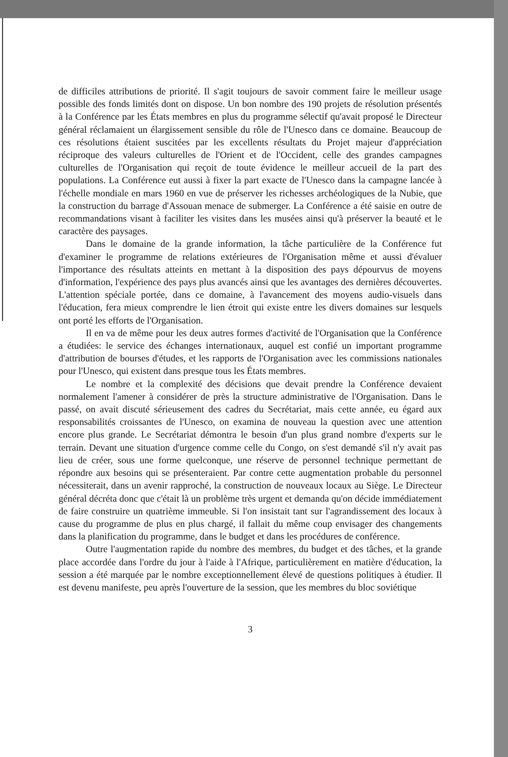de difficiles attributions de priorité. Il s'agit toujours de savoir comment faire le meilleur usage possible des fonds limités dont on dispose. Un bon nombre des 190 projets de résolution présentés à la Conférence par les États membres en plus du programme sélectif qu'avait proposé le Directeur général réclamaient un élargissement sensible du rôle de l'Unesco dans ce domaine. Beaucoup de ces résolutions étaient suscitées par les excellents résultats du Projet majeur d'appréciation réciproque des valeurs culturelles de l'Orient et de l'Occident, celle des grandes campagnes culturelles de l'Organisation qui reçoit de toute évidence le meilleur accueil de la part des populations. La Conférence eut aussi à fixer la part exacte de l'Unesco dans la campagne lancée à l'échelle mondiale en mars 1960 en vue de préserver les richesses archéologiques de la Nubie, que la construction du barrage d'Assouan menace de submerger. La Conférence a été saisie en outre de recommandations visant à faciliter les visites dans les musées ainsi qu'à préserver la beauté et le caractère des paysages.
Dans le domaine de la grande information, la tâche particulière de la Conférence fut d'examiner le programme de relations extérieures de l'Organisation même et aussi d'évaluer l'importance des résultats atteints en mettant à la disposition des pays dépourvus de moyens d'information, l'expérience des pays plus avancés ainsi que les avantages des dernières découvertes. L'attention spéciale portée, dans ce domaine, à l'avancement des moyens audio-visuels dans l'éducation, fera mieux comprendre le lien étroit qui existe entre les divers domaines sur lesquels ont porté les efforts de l'Organisation.
Il en va de même pour les deux autres formes d'activité de l'Organisation que la Conférence a étudiées: le service des échanges internationaux, auquel est confié un important programme d'attribution de bourses d'études, et les rapports de l'Organisation avec les commissions nationales pour l'Unesco, qui existent dans presque tous les États membres.
Le nombre et la complexité des décisions que devait prendre la Conférence devaient normalement l'amener à considérer de près la structure administrative de l'Organisation. Dans le passé, on avait discuté sérieusement des cadres du Secrétariat, mais cette année, eu égard aux responsabilités croissantes de l'Unesco, on examina de nouveau la question avec une attention encore plus grande. Le Secrétariat démontra le besoin d'un plus grand nombre d'experts sur le terrain. Devant une situation d'urgence comme celle du Congo, on s'est demandé s'il n'y avait pas lieu de créer, sous une forme quelconque, une réserve de personnel technique permettant de répondre aux besoins qui se présenteraient. Par contre cette augmentation probable du personnel nécessiterait, dans un avenir rapproché, la construction de nouveaux locaux au Siège. Le Directeur général décréta donc que c'était là un problème très urgent et demanda qu'on décide immédiatement de faire construire un quatrième immeuble. Si l'on insistait tant sur l'agrandissement des locaux à cause du programme de plus en plus chargé, il fallait du même coup envisager des changements dans la planification du programme, dans le budget et dans les procédures de conférence.
Outre l'augmentation rapide du nombre des membres, du budget et des tâches, et la grande place accordée dans l'ordre du jour à l'aide à l'Afrique, particulièrement en matière d'éducation, la session a été marquée par le nombre exceptionnellement élevé de questions politiques à étudier. Il est devenu manifeste, peu après l'ouverture de la session, que les membres du bloc soviétique
3